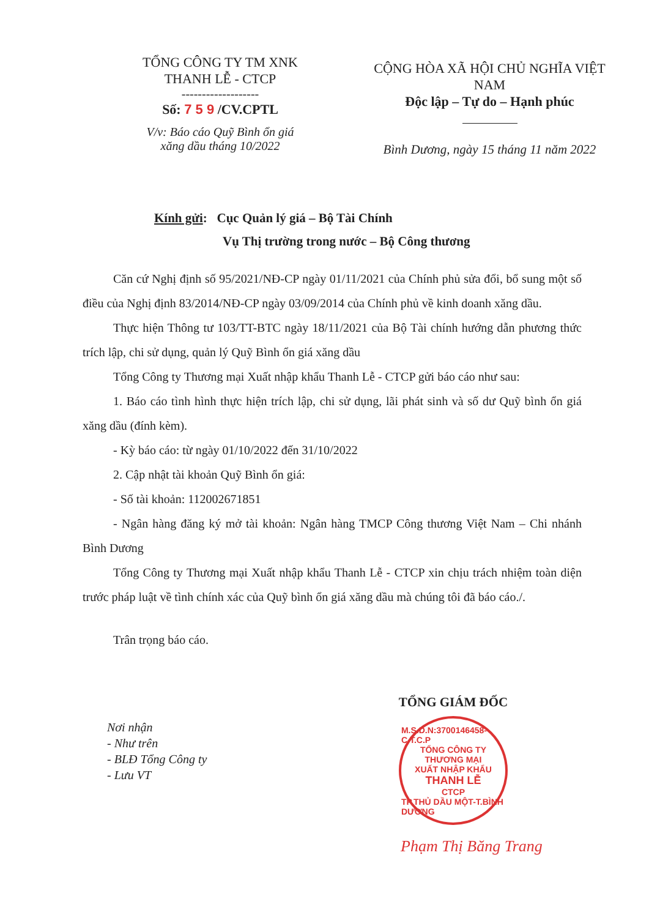TỔNG CÔNG TY TM XNK
THANH LỄ - CTCP
-------------------
Số: 7 5 9 /CV.CPTL
V/v: Báo cáo Quỹ Bình ổn giá
xăng dầu tháng 10/2022
CỘNG HÒA XÃ HỘI CHỦ NGHĨA VIỆT NAM
Độc lập – Tự do – Hạnh phúc
Bình Dương, ngày 15 tháng 11 năm 2022
Kính gửi: Cục Quản lý giá – Bộ Tài Chính
Vụ Thị trường trong nước – Bộ Công thương
Căn cứ Nghị định số 95/2021/NĐ-CP ngày 01/11/2021 của Chính phủ sửa đổi, bổ sung một số điều của Nghị định 83/2014/NĐ-CP ngày 03/09/2014 của Chính phủ về kinh doanh xăng dầu.
Thực hiện Thông tư 103/TT-BTC ngày 18/11/2021 của Bộ Tài chính hướng dẫn phương thức trích lập, chi sử dụng, quản lý Quỹ Bình ổn giá xăng dầu
Tổng Công ty Thương mại Xuất nhập khẩu Thanh Lễ - CTCP gửi báo cáo như sau:
1. Báo cáo tình hình thực hiện trích lập, chi sử dụng, lãi phát sinh và số dư Quỹ bình ổn giá xăng dầu (đính kèm).
- Kỳ báo cáo: từ ngày 01/10/2022 đến 31/10/2022
2. Cập nhật tài khoản Quỹ Bình ổn giá:
- Số tài khoản: 112002671851
- Ngân hàng đăng ký mở tài khoản: Ngân hàng TMCP Công thương Việt Nam – Chi nhánh Bình Dương
Tổng Công ty Thương mại Xuất nhập khẩu Thanh Lễ - CTCP xin chịu trách nhiệm toàn diện trước pháp luật về tình chính xác của Quỹ bình ổn giá xăng dầu mà chúng tôi đã báo cáo./.
Trân trọng báo cáo.
Nơi nhận
- Như trên
- BLĐ Tổng Công ty
- Lưu VT
TỔNG GIÁM ĐỐC
M.S.D.N:3700146458-C.T.C.P
TỔNG CÔNG TY
THƯƠNG MẠI
XUẤT NHẬP KHẨU
THANH LỄ
CTCP
TP.THỦ DẦU MỘT-T.BÌNH DƯƠNG
Phạm Thị Băng Trang